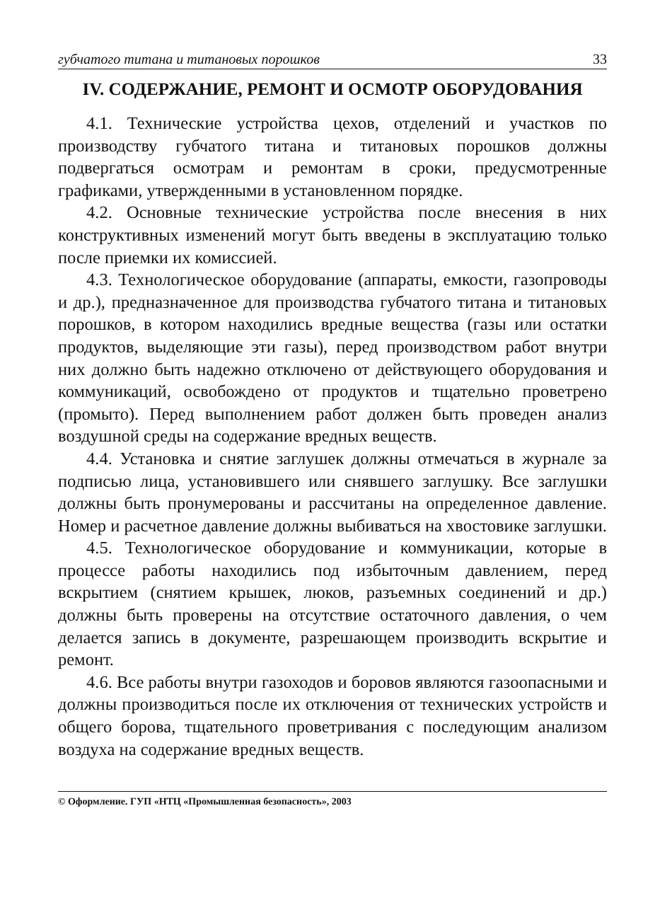губчатого титана и титановых порошков 33
IV. СОДЕРЖАНИЕ, РЕМОНТ И ОСМОТР ОБОРУДОВАНИЯ
4.1. Технические устройства цехов, отделений и участков по производству губчатого титана и титановых порошков должны подвергаться осмотрам и ремонтам в сроки, предусмотренные графиками, утвержденными в установленном порядке.
4.2. Основные технические устройства после внесения в них конструктивных изменений могут быть введены в эксплуатацию только после приемки их комиссией.
4.3. Технологическое оборудование (аппараты, емкости, газопроводы и др.), предназначенное для производства губчатого титана и титановых порошков, в котором находились вредные вещества (газы или остатки продуктов, выделяющие эти газы), перед производством работ внутри них должно быть надежно отключено от действующего оборудования и коммуникаций, освобождено от продуктов и тщательно проветрено (промыто). Перед выполнением работ должен быть проведен анализ воздушной среды на содержание вредных веществ.
4.4. Установка и снятие заглушек должны отмечаться в журнале за подписью лица, установившего или снявшего заглушку. Все заглушки должны быть пронумерованы и рассчитаны на определенное давление. Номер и расчетное давление должны выбиваться на хвостовике заглушки.
4.5. Технологическое оборудование и коммуникации, которые в процессе работы находились под избыточным давлением, перед вскрытием (снятием крышек, люков, разъемных соединений и др.) должны быть проверены на отсутствие остаточного давления, о чем делается запись в документе, разрешающем производить вскрытие и ремонт.
4.6. Все работы внутри газоходов и боровов являются газоопасными и должны производиться после их отключения от технических устройств и общего борова, тщательного проветривания с последующим анализом воздуха на содержание вредных веществ.
© Оформление. ГУП «НТЦ «Промышленная безопасность», 2003